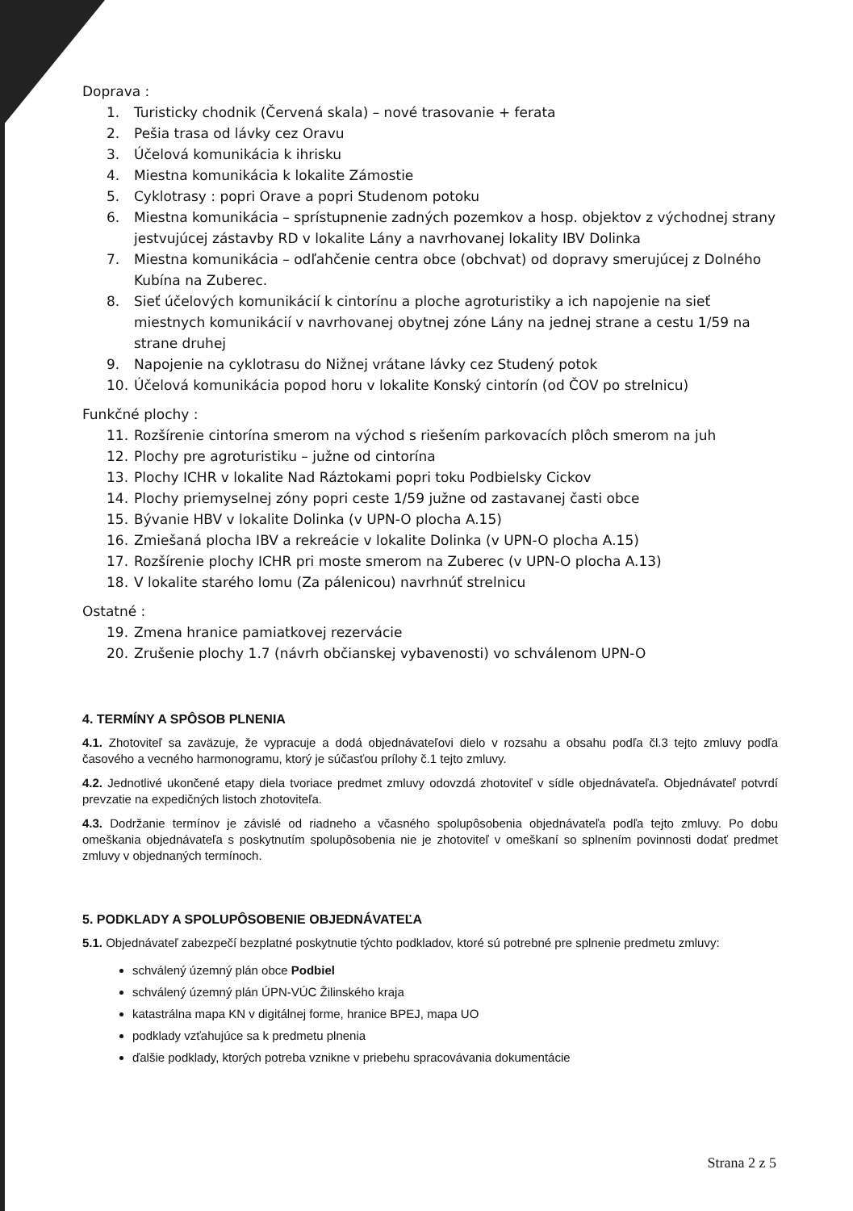Doprava :
1. Turisticky chodnik (Červená skala) – nové trasovanie + ferata
2. Pešia trasa od lávky cez Oravu
3. Účelová komunikácia k ihrisku
4. Miestna komunikácia k lokalite Zámostie
5. Cyklotrasy : popri Orave a popri Studenom potoku
6. Miestna komunikácia – sprístupnenie zadných pozemkov a hosp. objektov z východnej strany jestvujúcej zástavby RD v lokalite Lány a navrhovanej lokality IBV Dolinka
7. Miestna komunikácia – odľahčenie centra obce (obchvat) od dopravy smerujúcej z Dolného Kubína na Zuberec.
8. Sieť účelových komunikácií k cintorínu a ploche agroturistiky a ich napojenie na sieť miestnych komunikácií v navrhovanej obytnej zóne Lány na jednej strane a cestu 1/59 na strane druhej
9. Napojenie na cyklotrasu do Nižnej vrátane lávky cez Studený potok
10. Účelová komunikácia popod horu v lokalite Konský cintorín (od ČOV po strelnicu)
Funkčné plochy :
11. Rozšírenie cintorína smerom na východ s riešením parkovacích plôch smerom na juh
12. Plochy pre agroturistiku – južne od cintorína
13. Plochy ICHR v lokalite Nad Ráztokami popri toku Podbielsky Cickov
14. Plochy priemyselnej zóny popri ceste 1/59 južne od zastavanej časti obce
15. Bývanie HBV v lokalite Dolinka (v UPN-O plocha A.15)
16. Zmiešaná plocha IBV a rekreácie v lokalite Dolinka (v UPN-O plocha A.15)
17. Rozšírenie plochy ICHR pri moste smerom na Zuberec (v UPN-O plocha A.13)
18. V lokalite starého lomu (Za pálenicou) navrhnúť strelnicu
Ostatné :
19. Zmena hranice pamiatkovej rezervácie
20. Zrušenie plochy 1.7 (návrh občianskej vybavenosti) vo schválenom UPN-O
4. TERMÍNY A SPÔSOB PLNENIA
4.1. Zhotoviteľ sa zaväzuje, že vypracuje a dodá objednávateľovi dielo v rozsahu a obsahu podľa čl.3 tejto zmluvy podľa časového a vecného harmonogramu, ktorý je súčasťou prílohy č.1 tejto zmluvy.
4.2. Jednotlivé ukončené etapy diela tvoriace predmet zmluvy odovzdá zhotoviteľ v sídle objednávateľa. Objednávateľ potvrdí prevzatie na expedičných listoch zhotoviteľa.
4.3. Dodržanie termínov je závislé od riadneho a včasného spolupôsobenia objednávateľa podľa tejto zmluvy. Po dobu omeškania objednávateľa s poskytnutím spolupôsobenia nie je zhotoviteľ v omeškaní so splnením povinnosti dodať predmet zmluvy v objednaných termínoch.
5. PODKLADY A SPOLUPÔSOBENIE OBJEDNÁVATEĽA
5.1. Objednávateľ zabezpečí bezplatné poskytnutie týchto podkladov, ktoré sú potrebné pre splnenie predmetu zmluvy:
schválený územný plán obce Podbiel
schválený územný plán ÚPN-VÚC Žilinského kraja
katastrálna mapa KN v digitálnej forme, hranice BPEJ, mapa UO
podklady vzťahujúce sa k predmetu plnenia
ďalšie podklady, ktorých potreba vznikne v priebehu spracovávania dokumentácie
Strana 2 z 5